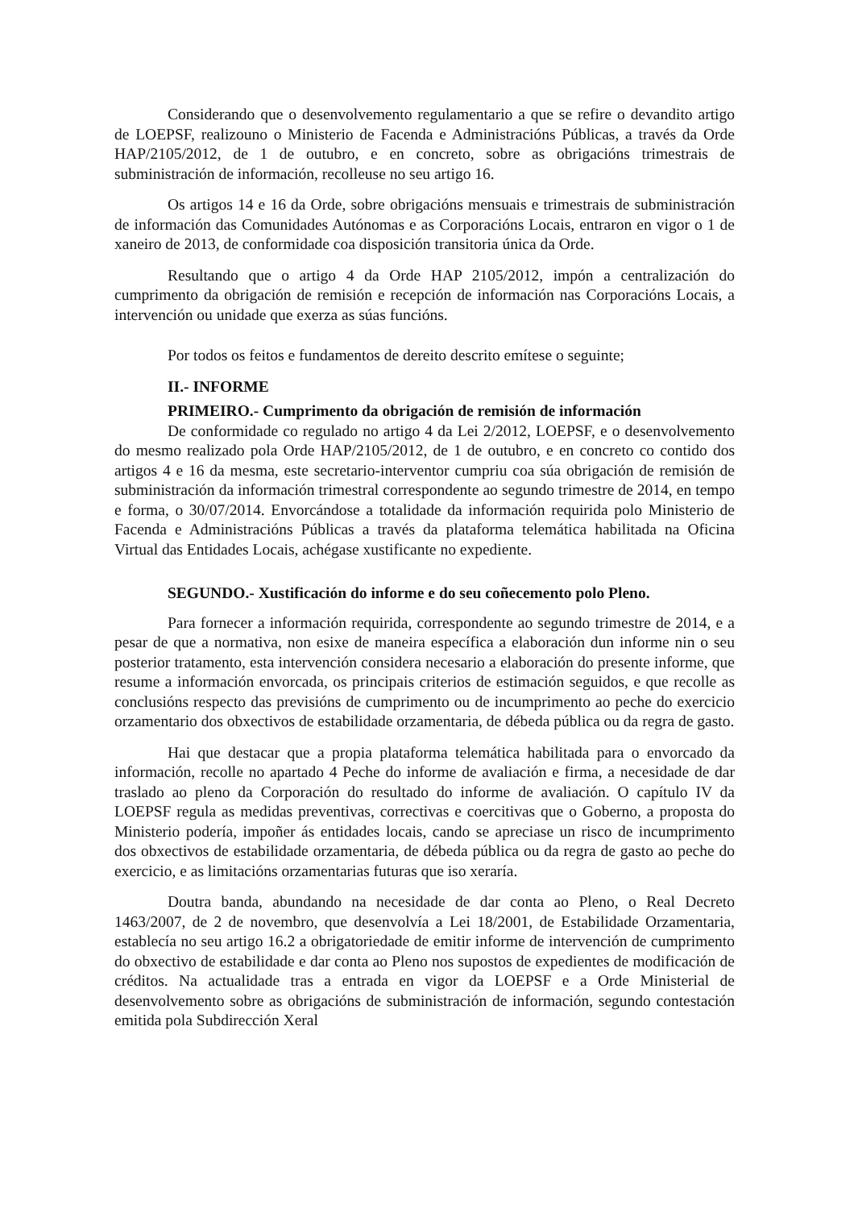Considerando que o desenvolvemento regulamentario a que se refire o devandito artigo de LOEPSF, realizouno o Ministerio de Facenda e Administracións Públicas, a través da Orde HAP/2105/2012, de 1 de outubro, e en concreto, sobre as obrigacións trimestrais de subministración de información, recolleuse no seu artigo 16.
Os artigos 14 e 16 da Orde, sobre obrigacións mensuais e trimestrais de subministración de información das Comunidades Autónomas e as Corporacións Locais, entraron en vigor o 1 de xaneiro de 2013, de conformidade coa disposición transitoria única da Orde.
Resultando que o artigo 4 da Orde HAP 2105/2012, impón a centralización do cumprimento da obrigación de remisión e recepción de información nas Corporacións Locais, a intervención ou unidade que exerza as súas funcións.
Por todos os feitos e fundamentos de dereito descrito emítese o seguinte;
II.- INFORME
PRIMEIRO.- Cumprimento da obrigación de remisión de información
De conformidade co regulado no artigo 4 da Lei 2/2012, LOEPSF, e o desenvolvemento do mesmo realizado pola Orde HAP/2105/2012, de 1 de outubro, e en concreto co contido dos artigos 4 e 16 da mesma, este secretario-interventor cumpriu coa súa obrigación de remisión de subministración da información trimestral correspondente ao segundo trimestre de 2014, en tempo e forma, o 30/07/2014. Envorcándose a totalidade da información requirida polo Ministerio de Facenda e Administracións Públicas a través da plataforma telemática habilitada na Oficina Virtual das Entidades Locais, achégase xustificante no expediente.
SEGUNDO.- Xustificación do informe e do seu coñecemento polo Pleno.
Para fornecer a información requirida, correspondente ao segundo trimestre de 2014, e a pesar de que a normativa, non esixe de maneira específica a elaboración dun informe nin o seu posterior tratamento, esta intervención considera necesario a elaboración do presente informe, que resume a información envorcada, os principais criterios de estimación seguidos, e que recolle as conclusións respecto das previsións de cumprimento ou de incumprimento ao peche do exercicio orzamentario dos obxectivos de estabilidade orzamentaria, de débeda pública ou da regra de gasto.
Hai que destacar que a propia plataforma telemática habilitada para o envorcado da información, recolle no apartado 4 Peche do informe de avaliación e firma, a necesidade de dar traslado ao pleno da Corporación do resultado do informe de avaliación. O capítulo IV da LOEPSF regula as medidas preventivas, correctivas e coercitivas que o Goberno, a proposta do Ministerio podería, impoñer ás entidades locais, cando se apreciase un risco de incumprimento dos obxectivos de estabilidade orzamentaria, de débeda pública ou da regra de gasto ao peche do exercicio, e as limitacións orzamentarias futuras que iso xeraría.
Doutra banda, abundando na necesidade de dar conta ao Pleno, o Real Decreto 1463/2007, de 2 de novembro, que desenvolvía a Lei 18/2001, de Estabilidade Orzamentaria, establecía no seu artigo 16.2 a obrigatoriedade de emitir informe de intervención de cumprimento do obxectivo de estabilidade e dar conta ao Pleno nos supostos de expedientes de modificación de créditos. Na actualidade tras a entrada en vigor da LOEPSF e a Orde Ministerial de desenvolvemento sobre as obrigacións de subministración de información, segundo contestación emitida pola Subdirección Xeral